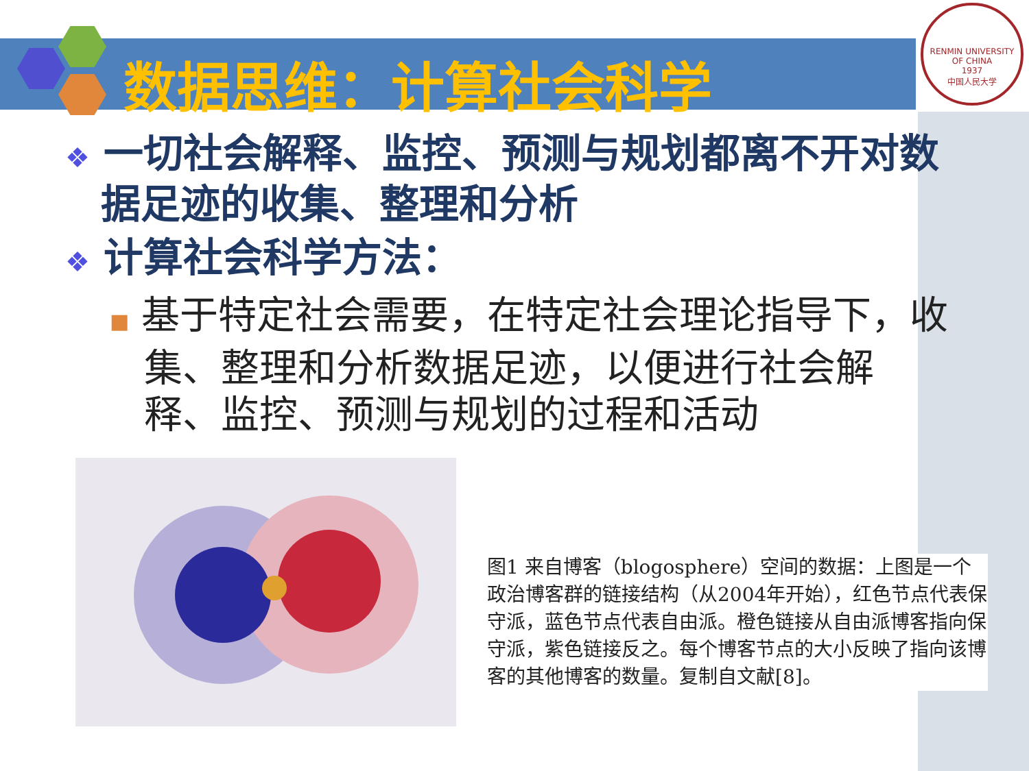数据思维：计算社会科学
RENMIN UNIVERSITY OF CHINA
1937
中国人民大学
❖ 一切社会解释、监控、预测与规划都离不开对数据足迹的收集、整理和分析
❖ 计算社会科学方法：
■ 基于特定社会需要，在特定社会理论指导下，收集、整理和分析数据足迹，以便进行社会解释、监控、预测与规划的过程和活动
图1 来自博客（blogosphere）空间的数据：上图是一个政治博客群的链接结构（从2004年开始），红色节点代表保守派，蓝色节点代表自由派。橙色链接从自由派博客指向保守派，紫色链接反之。每个博客节点的大小反映了指向该博客的其他博客的数量。复制自文献[8]。